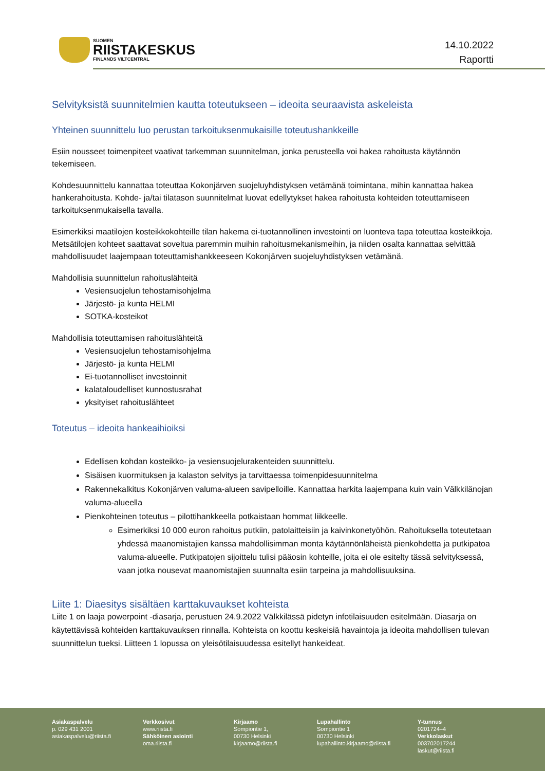SUOMEN
RIISTAKESKUS
FINLANDS VILTCENTRAL
14.10.2022
Raportti
Selvityksistä suunnitelmien kautta toteutukseen – ideoita seuraavista askeleista
Yhteinen suunnittelu luo perustan tarkoituksenmukaisille toteutushankkeille
Esiin nousseet toimenpiteet vaativat tarkemman suunnitelman, jonka perusteella voi hakea rahoitusta käytännön tekemiseen.
Kohdesuunnittelu kannattaa toteuttaa Kokonjärven suojeluyhdistyksen vetämänä toimintana, mihin kannattaa hakea hankerahoitusta. Kohde- ja/tai tilatason suunnitelmat luovat edellytykset hakea rahoitusta kohteiden toteuttamiseen tarkoituksenmukaisella tavalla.
Esimerkiksi maatilojen kosteikkokohteille tilan hakema ei-tuotannollinen investointi on luonteva tapa toteuttaa kosteikkoja. Metsätilojen kohteet saattavat soveltua paremmin muihin rahoitusmekanismeihin, ja niiden osalta kannattaa selvittää mahdollisuudet laajempaan toteuttamishankkeeseen Kokonjärven suojeluyhdistyksen vetämänä.
Mahdollisia suunnittelun rahoituslähteitä
Vesiensuojelun tehostamisohjelma
Järjestö- ja kunta HELMI
SOTKA-kosteikot
Mahdollisia toteuttamisen rahoituslähteitä
Vesiensuojelun tehostamisohjelma
Järjestö- ja kunta HELMI
Ei-tuotannolliset investoinnit
kalataloudelliset kunnostusrahat
yksityiset rahoituslähteet
Toteutus – ideoita hankeaihioiksi
Edellisen kohdan kosteikko- ja vesiensuojelurakenteiden suunnittelu.
Sisäisen kuormituksen ja kalaston selvitys ja tarvittaessa toimenpidesuunnitelma
Rakennekalkitus Kokonjärven valuma-alueen savipelloille. Kannattaa harkita laajempana kuin vain Välkkilänojan valuma-alueella
Pienkohteinen toteutus – pilottihankkeella potkaistaan hommat liikkeelle.
Esimerkiksi 10 000 euron rahoitus putkiin, patolaitteisiin ja kaivinkonetyöhön. Rahoituksella toteutetaan yhdessä maanomistajien kanssa mahdollisimman monta käytännönläheistä pienkohdetta ja putkipatoa valuma-alueelle. Putkipatojen sijoittelu tulisi pääosin kohteille, joita ei ole esitelty tässä selvityksessä, vaan jotka nousevat maanomistajien suunnalta esiin tarpeina ja mahdollisuuksina.
Liite 1: Diaesitys sisältäen karttakuvaukset kohteista
Liite 1 on laaja powerpoint -diasarja, perustuen 24.9.2022 Välkkilässä pidetyn infotilaisuuden esitelmään. Diasarja on käytettävissä kohteiden karttakuvauksen rinnalla. Kohteista on koottu keskeisiä havaintoja ja ideoita mahdollisen tulevan suunnittelun tueksi. Liitteen 1 lopussa on yleisötilaisuudessa esitellyt hankeideat.
Asiakaspalvelu
p. 029 431 2001
asiakaspalvelu@riista.fi
Verkkosivut
www.riista.fi
Sähköinen asiointi
oma.riista.fi
Kirjaamo
Sompiontie 1,
00730 Helsinki
kirjaamo@riista.fi
Lupahallinto
Sompiontie 1
00730 Helsinki
lupahallinto.kirjaamo@riista.fi
Y-tunnus
0201724–4
Verkkolaskut
003702017244
laskut@riista.fi